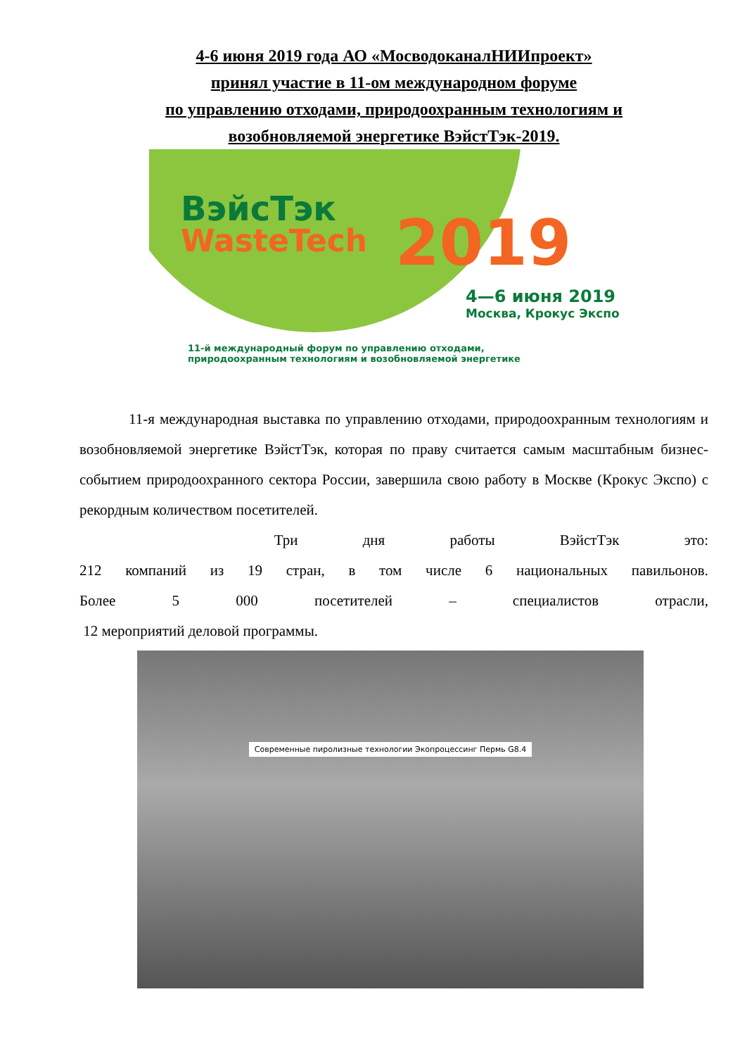4-6 июня 2019 года АО «МосводоканалНИИпроект»
принял участие в 11-ом международном форуме
по управлению отходами, природоохранным технологиям и
возобновляемой энергетике ВэйстТэк-2019.
ВэйсТэк
WasteTech
2019
4—6 июня 2019
Москва, Крокус Экспо
11-й международный форум по управлению отходами,
природоохранным технологиям и возобновляемой энергетике
11-я международная выставка по управлению отходами, природоохранным технологиям и возобновляемой энергетике ВэйстТэк, которая по праву считается самым масштабным бизнес-событием природоохранного сектора России, завершила свою работу в Москве (Крокус Экспо) с рекордным количеством посетителей.
Три дня работы ВэйстТэк это:
212 компаний из 19 стран, в том числе 6 национальных павильонов.
Более 5 000 посетителей – специалистов отрасли,
12 мероприятий деловой программы.
Современные пиролизные технологии Экопроцессинг Пермь G8.4